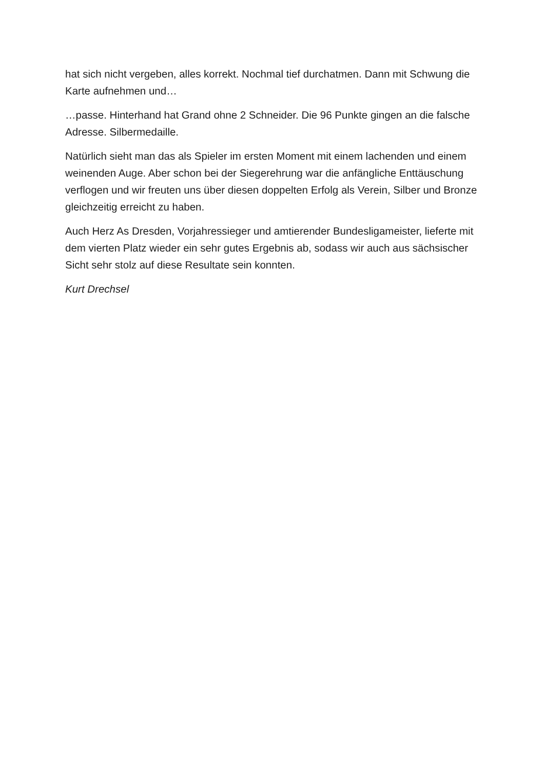hat sich nicht vergeben, alles korrekt. Nochmal tief durchatmen. Dann mit Schwung die Karte aufnehmen und…
…passe. Hinterhand hat Grand ohne 2 Schneider. Die 96 Punkte gingen an die falsche Adresse. Silbermedaille.
Natürlich sieht man das als Spieler im ersten Moment mit einem lachenden und einem weinenden Auge. Aber schon bei der Siegerehrung war die anfängliche Enttäuschung verflogen und wir freuten uns über diesen doppelten Erfolg als Verein, Silber und Bronze gleichzeitig erreicht zu haben.
Auch Herz As Dresden, Vorjahressieger und amtierender Bundesligameister, lieferte mit dem vierten Platz wieder ein sehr gutes Ergebnis ab, sodass wir auch aus sächsischer Sicht sehr stolz auf diese Resultate sein konnten.
Kurt Drechsel